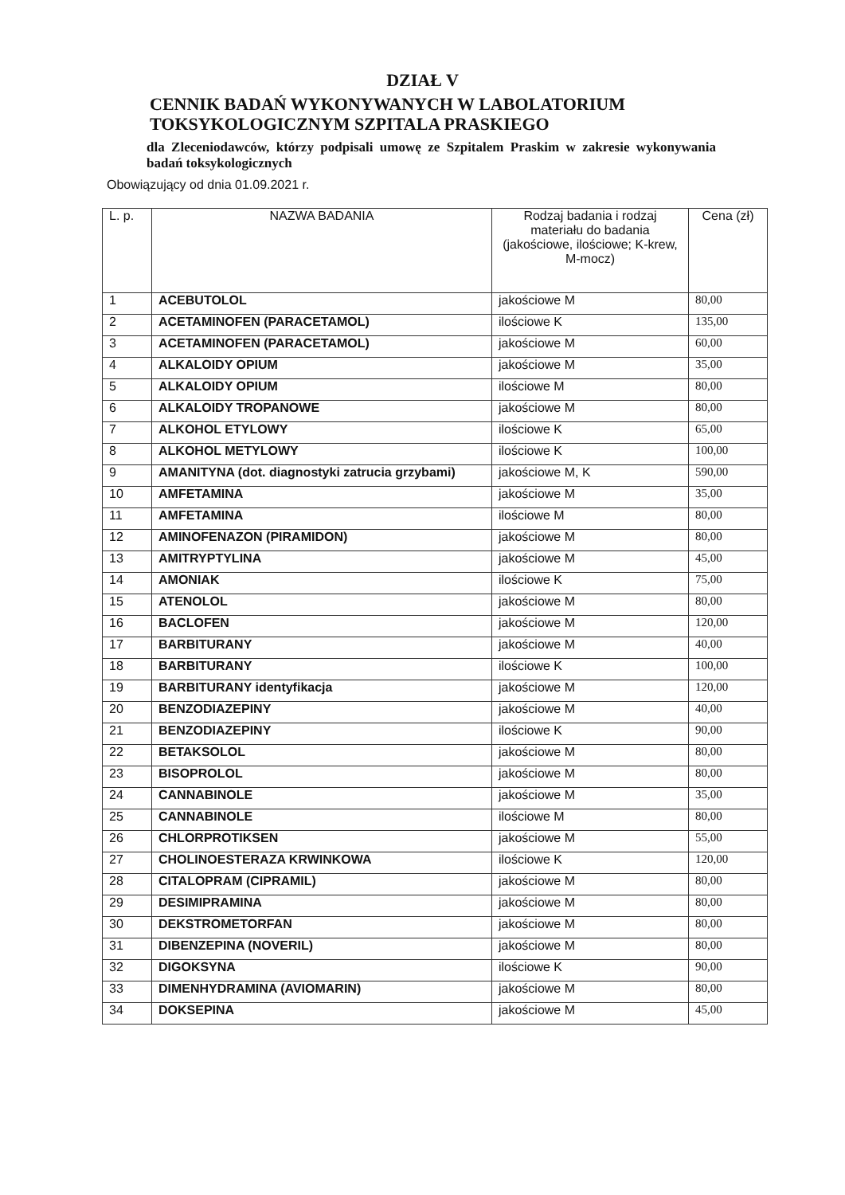DZIAŁ V
CENNIK BADAŃ WYKONYWANYCH W LABOLATORIUM TOKSYKOLOGICZNYM SZPITALA PRASKIEGO
dla Zleceniodawców, którzy podpisali umowę ze Szpitalem Praskim w zakresie wykonywania badań toksykologicznych
Obowiązujący od dnia 01.09.2021 r.
| L. p. | NAZWA BADANIA | Rodzaj badania i rodzaj materiału do badania (jakościowe, ilościowe; K-krew, M-mocz) | Cena (zł) |
| --- | --- | --- | --- |
| 1 | ACEBUTOLOL | jakościowe M | 80,00 |
| 2 | ACETAMINOFEN (PARACETAMOL) | ilościowe K | 135,00 |
| 3 | ACETAMINOFEN (PARACETAMOL) | jakościowe M | 60,00 |
| 4 | ALKALOIDY OPIUM | jakościowe M | 35,00 |
| 5 | ALKALOIDY OPIUM | ilościowe M | 80,00 |
| 6 | ALKALOIDY TROPANOWE | jakościowe M | 80,00 |
| 7 | ALKOHOL ETYLOWY | ilościowe K | 65,00 |
| 8 | ALKOHOL METYLOWY | ilościowe K | 100,00 |
| 9 | AMANITYNA (dot. diagnostyki zatrucia grzybami) | jakościowe M, K | 590,00 |
| 10 | AMFETAMINA | jakościowe M | 35,00 |
| 11 | AMFETAMINA | ilościowe M | 80,00 |
| 12 | AMINOFENAZON (PIRAMIDON) | jakościowe M | 80,00 |
| 13 | AMITRYPTYLINA | jakościowe M | 45,00 |
| 14 | AMONIAK | ilościowe K | 75,00 |
| 15 | ATENOLOL | jakościowe M | 80,00 |
| 16 | BACLOFEN | jakościowe M | 120,00 |
| 17 | BARBITURANY | jakościowe M | 40,00 |
| 18 | BARBITURANY | ilościowe K | 100,00 |
| 19 | BARBITURANY identyfikacja | jakościowe M | 120,00 |
| 20 | BENZODIAZEPINY | jakościowe M | 40,00 |
| 21 | BENZODIAZEPINY | ilościowe K | 90,00 |
| 22 | BETAKSOLOL | jakościowe M | 80,00 |
| 23 | BISOPROLOL | jakościowe M | 80,00 |
| 24 | CANNABINOLE | jakościowe M | 35,00 |
| 25 | CANNABINOLE | ilościowe M | 80,00 |
| 26 | CHLORPROTIKSEN | jakościowe M | 55,00 |
| 27 | CHOLINOESTERAZA KRWINKOWA | ilościowe K | 120,00 |
| 28 | CITALOPRAM (CIPRAMIL) | jakościowe M | 80,00 |
| 29 | DESIMIPRAMINA | jakościowe M | 80,00 |
| 30 | DEKSTROMETORFAN | jakościowe M | 80,00 |
| 31 | DIBENZEPINA (NOVERIL) | jakościowe M | 80,00 |
| 32 | DIGOKSYNA | ilościowe K | 90,00 |
| 33 | DIMENHYDRAMINA (AVIOMARIN) | jakościowe M | 80,00 |
| 34 | DOKSEPINA | jakościowe M | 45,00 |